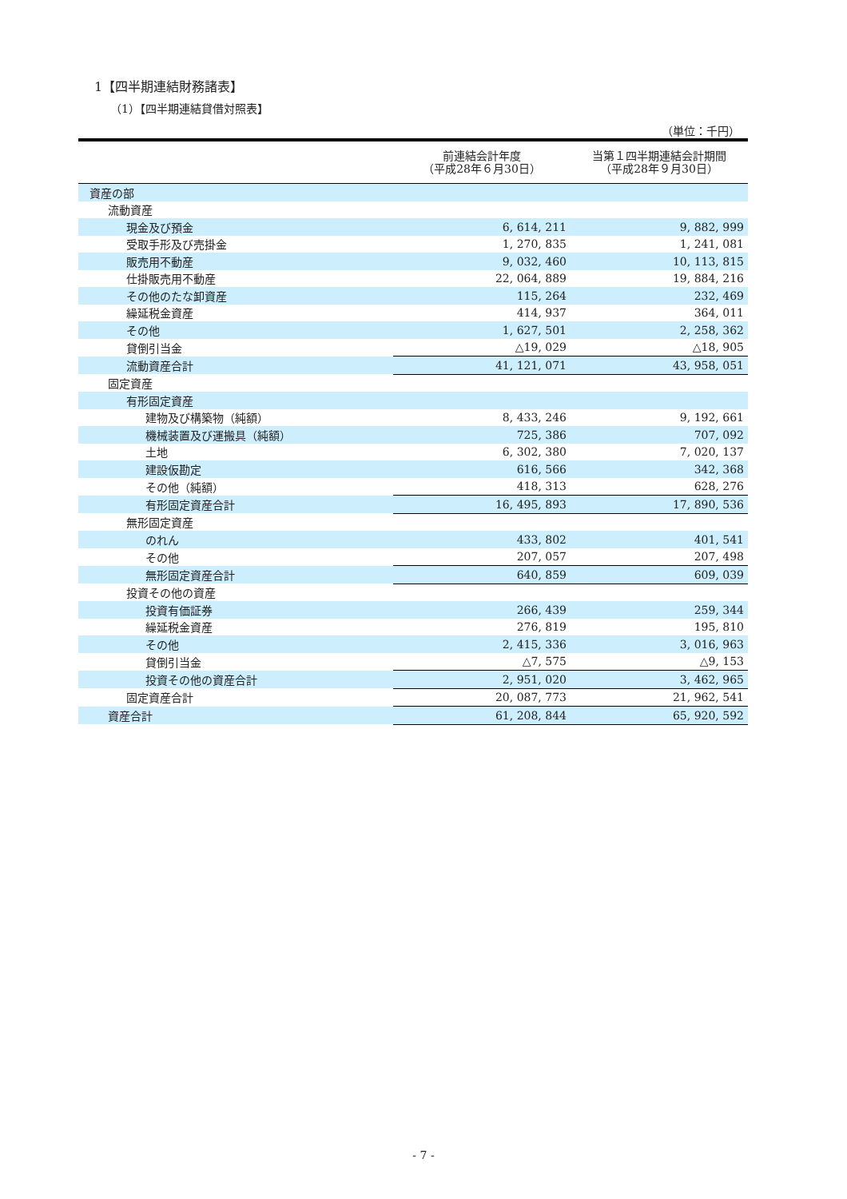1【四半期連結財務諸表】
（1）【四半期連結貸借対照表】
（単位：千円）
| | 前連結会計年度 （平成28年６月30日） | 当第１四半期連結会計期間 （平成28年９月30日） |
| --- | --- | --- |
| 資産の部 | | |
| 流動資産 | | |
| 現金及び預金 | 6, 614, 211 | 9, 882, 999 |
| 受取手形及び売掛金 | 1, 270, 835 | 1, 241, 081 |
| 販売用不動産 | 9, 032, 460 | 10, 113, 815 |
| 仕掛販売用不動産 | 22, 064, 889 | 19, 884, 216 |
| その他のたな卸資産 | 115, 264 | 232, 469 |
| 繰延税金資産 | 414, 937 | 364, 011 |
| その他 | 1, 627, 501 | 2, 258, 362 |
| 貸倒引当金 | △19, 029 | △18, 905 |
| 流動資産合計 | 41, 121, 071 | 43, 958, 051 |
| 固定資産 | | |
| 有形固定資産 | | |
| 建物及び構築物（純額） | 8, 433, 246 | 9, 192, 661 |
| 機械装置及び運搬具（純額） | 725, 386 | 707, 092 |
| 土地 | 6, 302, 380 | 7, 020, 137 |
| 建設仮勘定 | 616, 566 | 342, 368 |
| その他（純額） | 418, 313 | 628, 276 |
| 有形固定資産合計 | 16, 495, 893 | 17, 890, 536 |
| 無形固定資産 | | |
| のれん | 433, 802 | 401, 541 |
| その他 | 207, 057 | 207, 498 |
| 無形固定資産合計 | 640, 859 | 609, 039 |
| 投資その他の資産 | | |
| 投資有価証券 | 266, 439 | 259, 344 |
| 繰延税金資産 | 276, 819 | 195, 810 |
| その他 | 2, 415, 336 | 3, 016, 963 |
| 貸倒引当金 | △7, 575 | △9, 153 |
| 投資その他の資産合計 | 2, 951, 020 | 3, 462, 965 |
| 固定資産合計 | 20, 087, 773 | 21, 962, 541 |
| 資産合計 | 61, 208, 844 | 65, 920, 592 |
- 7 -